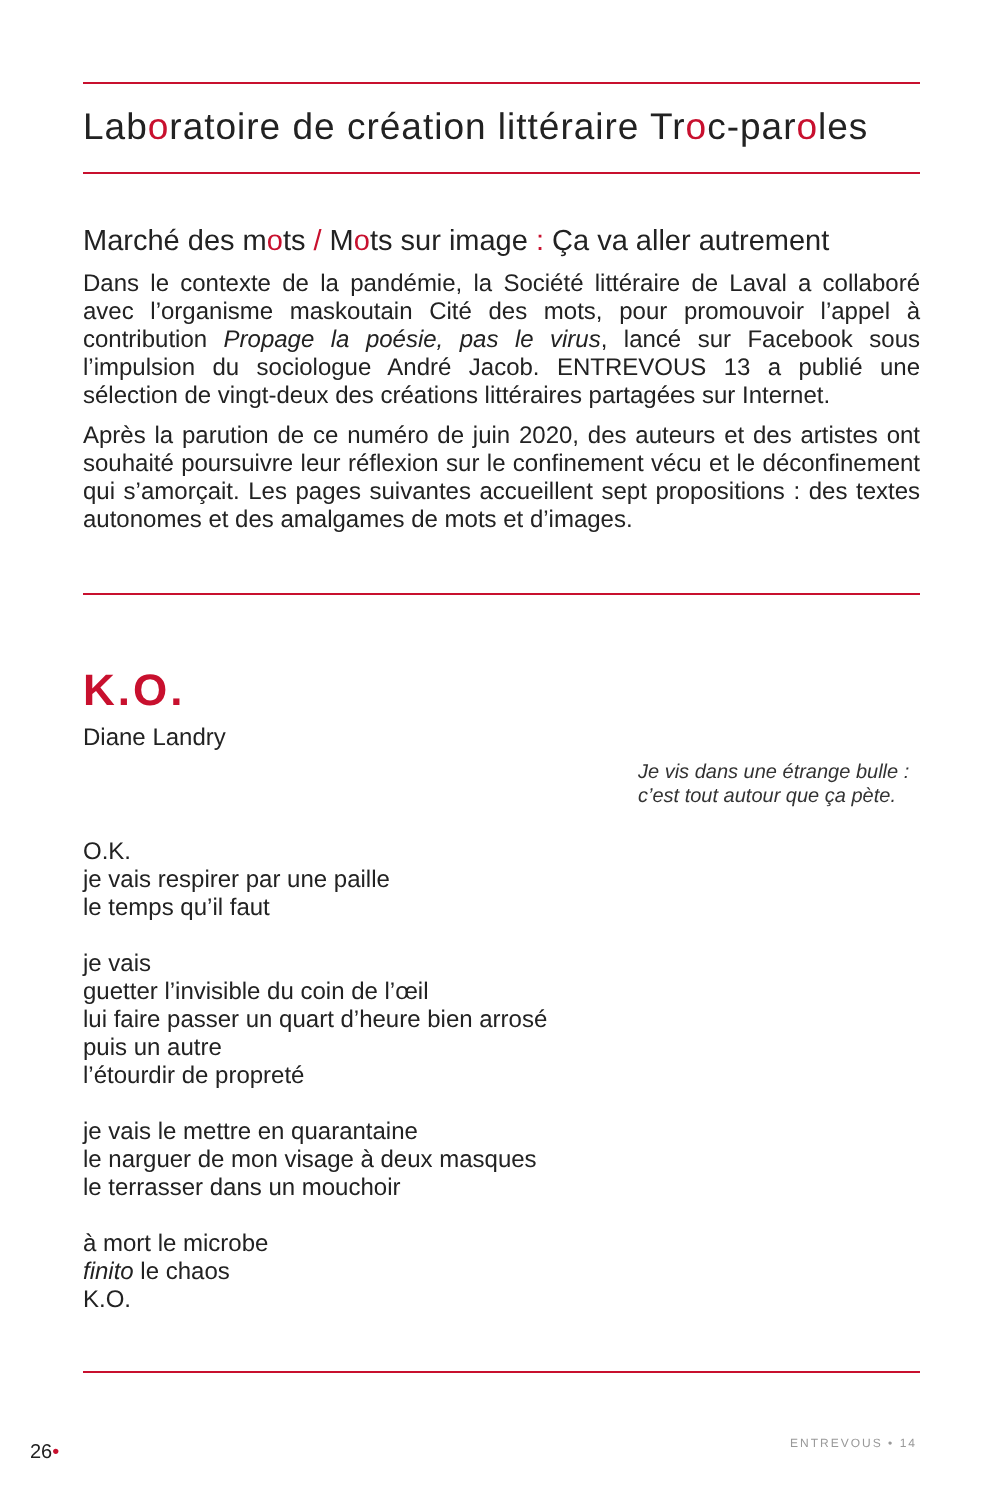Laboratoire de création littéraire Troc-paroles
Marché des mots / Mots sur image : Ça va aller autrement
Dans le contexte de la pandémie, la Société littéraire de Laval a collaboré avec l’organisme maskoutain Cité des mots, pour promouvoir l’appel à contribution Propage la poésie, pas le virus, lancé sur Facebook sous l’impulsion du sociologue André Jacob. ENTREVOUS 13 a publié une sélection de vingt-deux des créations littéraires partagées sur Internet.
Après la parution de ce numéro de juin 2020, des auteurs et des artistes ont souhaité poursuivre leur réflexion sur le confinement vécu et le déconfinement qui s’amorçait. Les pages suivantes accueillent sept propositions : des textes autonomes et des amalgames de mots et d’images.
K.O.
Diane Landry
Je vis dans une étrange bulle :
c’est tout autour que ça pète.
O.K.
je vais respirer par une paille
le temps qu’il faut
je vais
guetter l’invisible du coin de l’œil
lui faire passer un quart d’heure bien arrosé
puis un autre
l’étourdir de propreté
je vais le mettre en quarantaine
le narguer de mon visage à deux masques
le terrasser dans un mouchoir
à mort le microbe
finito le chaos
K.O.
26• ENTREVOUS • 14